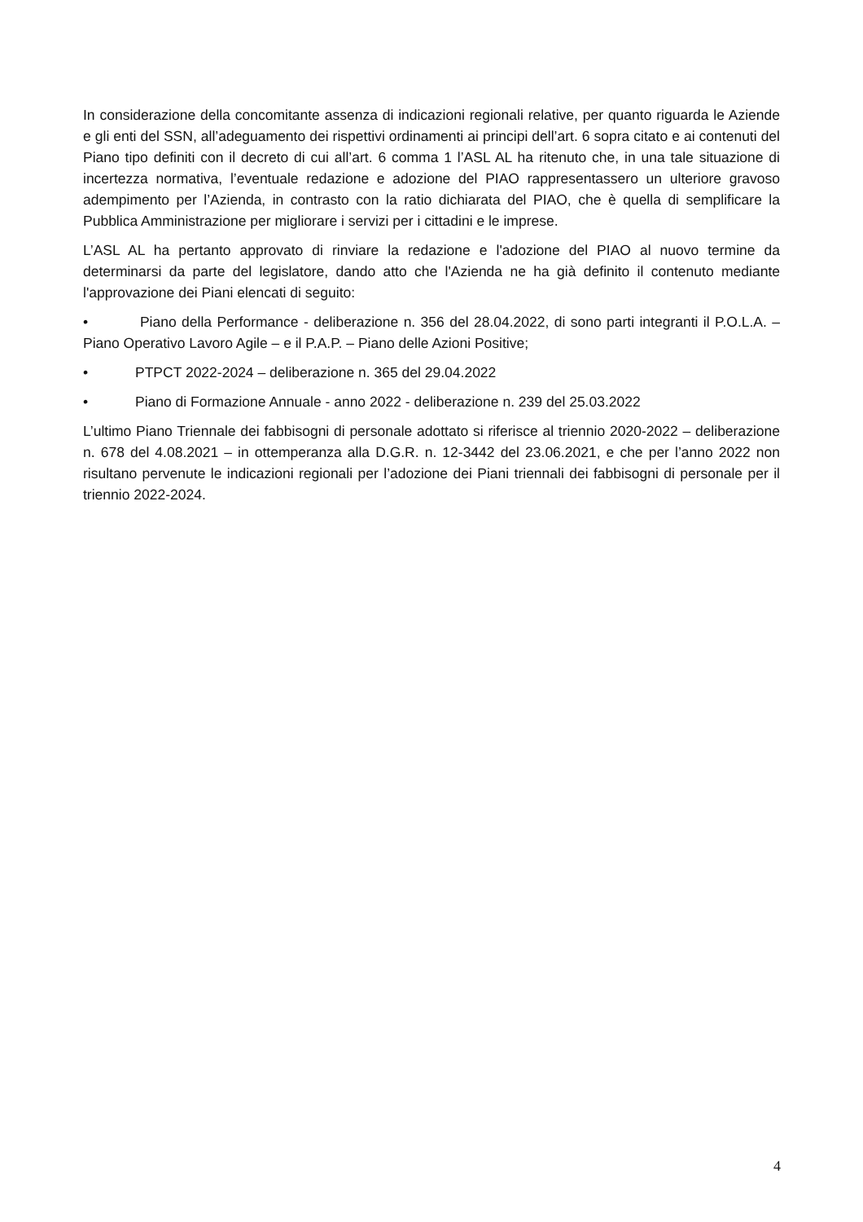In considerazione della concomitante assenza di indicazioni regionali relative, per quanto riguarda le Aziende e gli enti del SSN, all’adeguamento dei rispettivi ordinamenti ai principi dell’art. 6 sopra citato e ai contenuti del Piano tipo definiti con il decreto di cui all’art. 6 comma 1 l’ASL AL ha ritenuto che, in una tale situazione di incertezza normativa, l’eventuale redazione e adozione del PIAO rappresentassero un ulteriore gravoso adempimento per l’Azienda, in contrasto con la ratio dichiarata del PIAO, che è quella di semplificare la Pubblica Amministrazione per migliorare i servizi per i cittadini e le imprese.
L’ASL AL ha pertanto approvato di rinviare la redazione e l'adozione del PIAO al nuovo termine da determinarsi da parte del legislatore, dando atto che l'Azienda ne ha già definito il contenuto mediante l'approvazione dei Piani elencati di seguito:
• Piano della Performance - deliberazione n. 356 del 28.04.2022, di sono parti integranti il P.O.L.A. – Piano Operativo Lavoro Agile – e il P.A.P. – Piano delle Azioni Positive;
• PTPCT 2022-2024 – deliberazione n. 365 del 29.04.2022
• Piano di Formazione Annuale - anno 2022 - deliberazione n. 239 del 25.03.2022
L’ultimo Piano Triennale dei fabbisogni di personale adottato si riferisce al triennio 2020-2022 – deliberazione n. 678 del 4.08.2021 – in ottemperanza alla D.G.R. n. 12-3442 del 23.06.2021, e che per l’anno 2022 non risultano pervenute le indicazioni regionali per l’adozione dei Piani triennali dei fabbisogni di personale per il triennio 2022-2024.
4